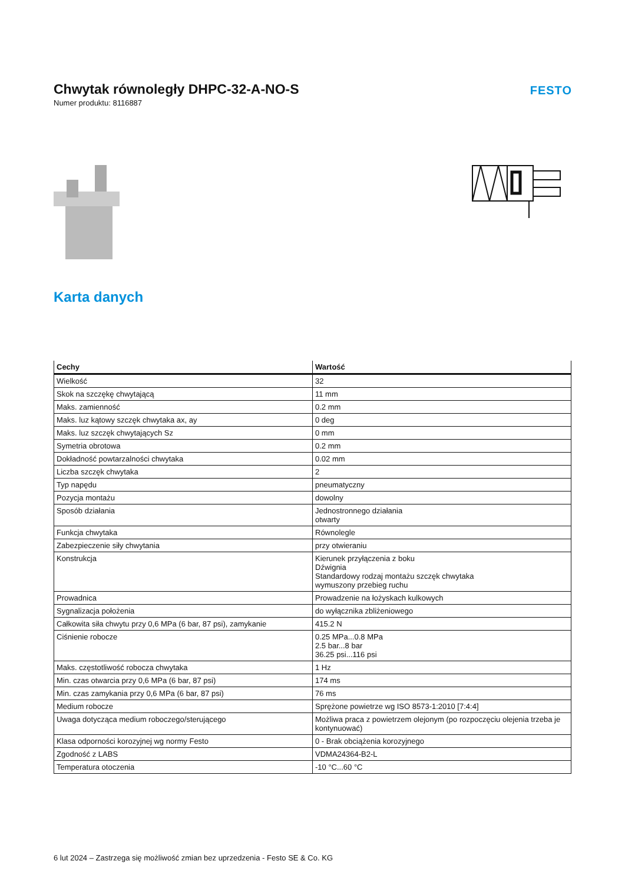Chwytak równoległy DHPC-32-A-NO-S
Numer produktu: 8116887
FESTO
Karta danych
| Cechy | Wartość |
| --- | --- |
| Wielkość | 32 |
| Skok na szczękę chwytającą | 11 mm |
| Maks. zamienność | 0.2 mm |
| Maks. luz kątowy szczęk chwytaka ax, ay | 0 deg |
| Maks. luz szczęk chwytających Sz | 0 mm |
| Symetria obrotowa | 0.2 mm |
| Dokładność powtarzalności chwytaka | 0.02 mm |
| Liczba szczęk chwytaka | 2 |
| Typ napędu | pneumatyczny |
| Pozycja montażu | dowolny |
| Sposób działania | Jednostronnego działania otwarty |
| Funkcja chwytaka | Równolegle |
| Zabezpieczenie siły chwytania | przy otwieraniu |
| Konstrukcja | Kierunek przyłączenia z boku Dźwignia Standardowy rodzaj montażu szczęk chwytaka wymuszony przebieg ruchu |
| Prowadnica | Prowadzenie na łożyskach kulkowych |
| Sygnalizacja położenia | do wyłącznika zbliżeniowego |
| Całkowita siła chwytu przy 0,6 MPa (6 bar, 87 psi), zamykanie | 415.2 N |
| Ciśnienie robocze | 0.25 MPa...0.8 MPa 2.5 bar...8 bar 36.25 psi...116 psi |
| Maks. częstotliwość robocza chwytaka | 1 Hz |
| Min. czas otwarcia przy 0,6 MPa (6 bar, 87 psi) | 174 ms |
| Min. czas zamykania przy 0,6 MPa (6 bar, 87 psi) | 76 ms |
| Medium robocze | Sprężone powietrze wg ISO 8573-1:2010 [7:4:4] |
| Uwaga dotycząca medium roboczego/sterującego | Możliwa praca z powietrzem olejonym (po rozpoczęciu olejenia trzeba je kontynuować) |
| Klasa odporności korozyjnej wg normy Festo | 0 - Brak obciążenia korozyjnego |
| Zgodność z LABS | VDMA24364-B2-L |
| Temperatura otoczenia | -10 °C...60 °C |
6 lut 2024 – Zastrzega się możliwość zmian bez uprzedzenia - Festo SE & Co. KG